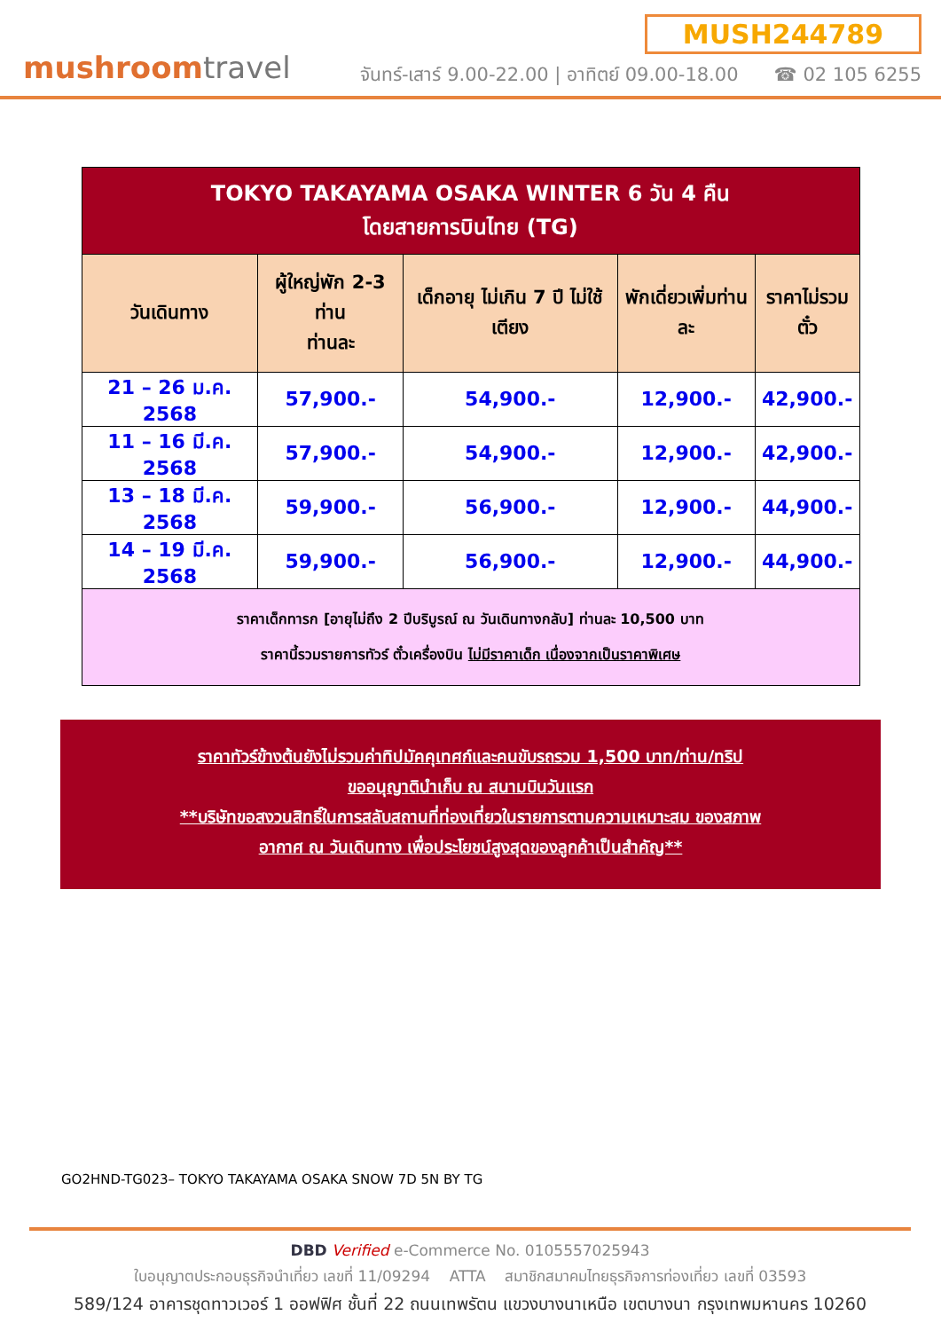mushroomtravel
MUSH244789
จันทร์-เสาร์ 9.00-22.00 | อาทิตย์ 09.00-18.00 ☎ 02 105 6255
| TOKYO TAKAYAMA OSAKA WINTER 6 วัน 4 คืน โดยสายการบินไทย (TG) | | | | |
| วันเดินทาง | ผู้ใหญ่พัก 2-3 ท่าน ท่านละ | เด็กอายุ ไม่เกิน 7 ปี ไม่ใช้เตียง | พักเดี่ยวเพิ่มท่านละ | ราคาไม่รวมตั๋ว |
| 21 – 26 ม.ค. 2568 | 57,900.- | 54,900.- | 12,900.- | 42,900.- |
| 11 – 16 มี.ค. 2568 | 57,900.- | 54,900.- | 12,900.- | 42,900.- |
| 13 – 18 มี.ค. 2568 | 59,900.- | 56,900.- | 12,900.- | 44,900.- |
| 14 – 19 มี.ค. 2568 | 59,900.- | 56,900.- | 12,900.- | 44,900.- |
| ราคาเด็กทารก [อายุไม่ถึง 2 ปีบริบูรณ์ ณ วันเดินทางกลับ] ท่านละ 10,500 บาท ราคานี้รวมรายการทัวร์ ตั๋วเครื่องบิน ไม่มีราคาเด็ก เนื่องจากเป็นราคาพิเศษ | | | | |
ราคาทัวร์ข้างต้นยังไม่รวมค่าทิปมัคคุเทศก์และคนขับรถรวม 1,500 บาท/ท่าน/ทริป
ขออนุญาตินำเก็บ ณ สนามบินวันแรก
**บริษัทขอสงวนสิทธิ์ในการสลับสถานที่ท่องเที่ยวในรายการตามความเหมาะสม ของสภาพ
อากาศ ณ วันเดินทาง เพื่อประโยชน์สูงสุดของลูกค้าเป็นสำคัญ**
GO2HND-TG023– TOKYO TAKAYAMA OSAKA SNOW 7D 5N BY TG
DBD Verified e-Commerce No. 0105557025943
ใบอนุญาตประกอบธุรกิจนำเที่ยว เลขที่ 11/09294 ATTA สมาชิกสมาคมไทยธุรกิจการท่องเที่ยว เลขที่ 03593
589/124 อาคารชุดทาวเวอร์ 1 ออฟฟิศ ชั้นที่ 22 ถนนเทพรัตน แขวงบางนาเหนือ เขตบางนา กรุงเทพมหานคร 10260